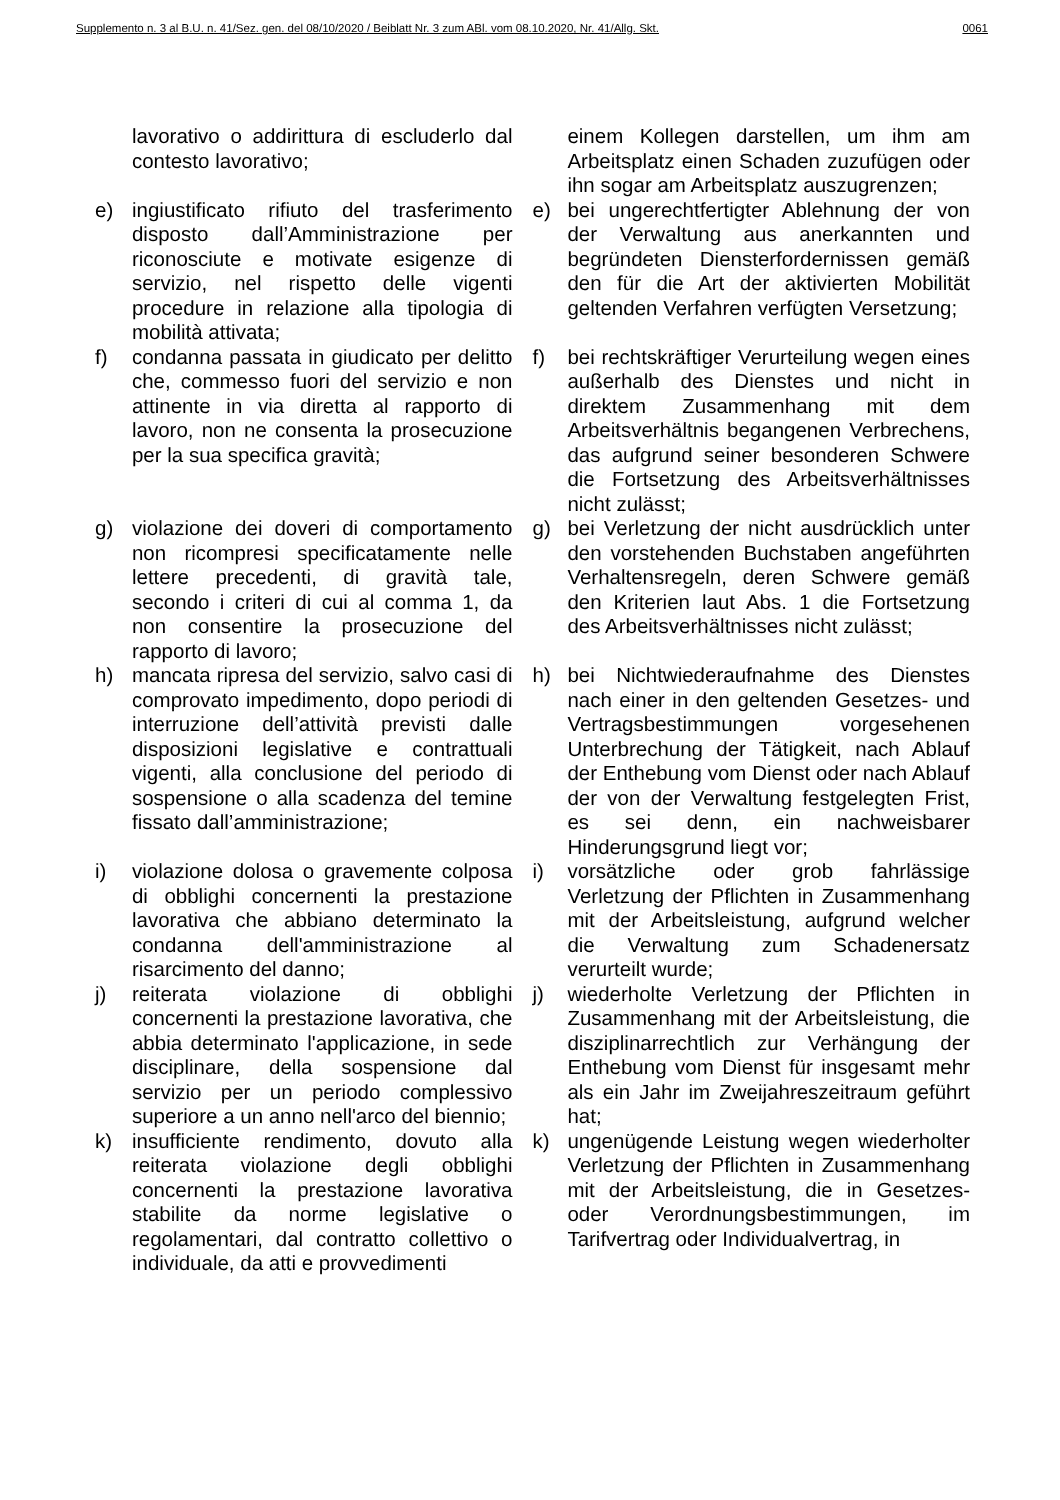Supplemento n. 3 al B.U. n. 41/Sez. gen. del 08/10/2020 / Beiblatt Nr. 3 zum ABl. vom 08.10.2020, Nr. 41/Allg. Skt. 0061
| | lavorativo o addirittura di escluderlo dal contesto lavorativo; | | einem Kollegen darstellen, um ihm am Arbeitsplatz einen Schaden zuzufügen oder ihn sogar am Arbeitsplatz auszugrenzen; |
| e) | ingiustificato rifiuto del trasferimento disposto dall’Amministrazione per riconosciute e motivate esigenze di servizio, nel rispetto delle vigenti procedure in relazione alla tipologia di mobilità attivata; | e) | bei ungerechtfertigter Ablehnung der von der Verwaltung aus anerkannten und begründeten Diensterfordernissen gemäß den für die Art der aktivierten Mobilität geltenden Verfahren verfügten Versetzung; |
| f) | condanna passata in giudicato per delitto che, commesso fuori del servizio e non attinente in via diretta al rapporto di lavoro, non ne consenta la prosecuzione per la sua specifica gravità; | f) | bei rechtskräftiger Verurteilung wegen eines außerhalb des Dienstes und nicht in direktem Zusammenhang mit dem Arbeitsverhältnis begangenen Verbrechens, das aufgrund seiner besonderen Schwere die Fortsetzung des Arbeitsverhältnisses nicht zulässt; |
| g) | violazione dei doveri di comportamento non ricompresi specificatamente nelle lettere precedenti, di gravità tale, secondo i criteri di cui al comma 1, da non consentire la prosecuzione del rapporto di lavoro; | g) | bei Verletzung der nicht ausdrücklich unter den vorstehenden Buchstaben angeführten Verhaltensregeln, deren Schwere gemäß den Kriterien laut Abs. 1 die Fortsetzung des Arbeitsverhältnisses nicht zulässt; |
| h) | mancata ripresa del servizio, salvo casi di comprovato impedimento, dopo periodi di interruzione dell’attività previsti dalle disposizioni legislative e contrattuali vigenti, alla conclusione del periodo di sospensione o alla scadenza del temine fissato dall’amministrazione; | h) | bei Nichtwiederaufnahme des Dienstes nach einer in den geltenden Gesetzes- und Vertragsbestimmungen vorgesehenen Unterbrechung der Tätigkeit, nach Ablauf der Enthebung vom Dienst oder nach Ablauf der von der Verwaltung festgelegten Frist, es sei denn, ein nachweisbarer Hinderungsgrund liegt vor; |
| i) | violazione dolosa o gravemente colposa di obblighi concernenti la prestazione lavorativa che abbiano determinato la condanna dell'amministrazione al risarcimento del danno; | i) | vorsätzliche oder grob fahrlässige Verletzung der Pflichten in Zusammenhang mit der Arbeitsleistung, aufgrund welcher die Verwaltung zum Schadenersatz verurteilt wurde; |
| j) | reiterata violazione di obblighi concernenti la prestazione lavorativa, che abbia determinato l'applicazione, in sede disciplinare, della sospensione dal servizio per un periodo complessivo superiore a un anno nell'arco del biennio; | j) | wiederholte Verletzung der Pflichten in Zusammenhang mit der Arbeitsleistung, die disziplinarrechtlich zur Verhängung der Enthebung vom Dienst für insgesamt mehr als ein Jahr im Zweijahreszeitraum geführt hat; |
| k) | insufficiente rendimento, dovuto alla reiterata violazione degli obblighi concernenti la prestazione lavorativa stabilite da norme legislative o regolamentari, dal contratto collettivo o individuale, da atti e provvedimenti | k) | ungenügende Leistung wegen wiederholter Verletzung der Pflichten in Zusammenhang mit der Arbeitsleistung, die in Gesetzes- oder Verordnungsbestimmungen, im Tarifvertrag oder Individualvertrag, in |